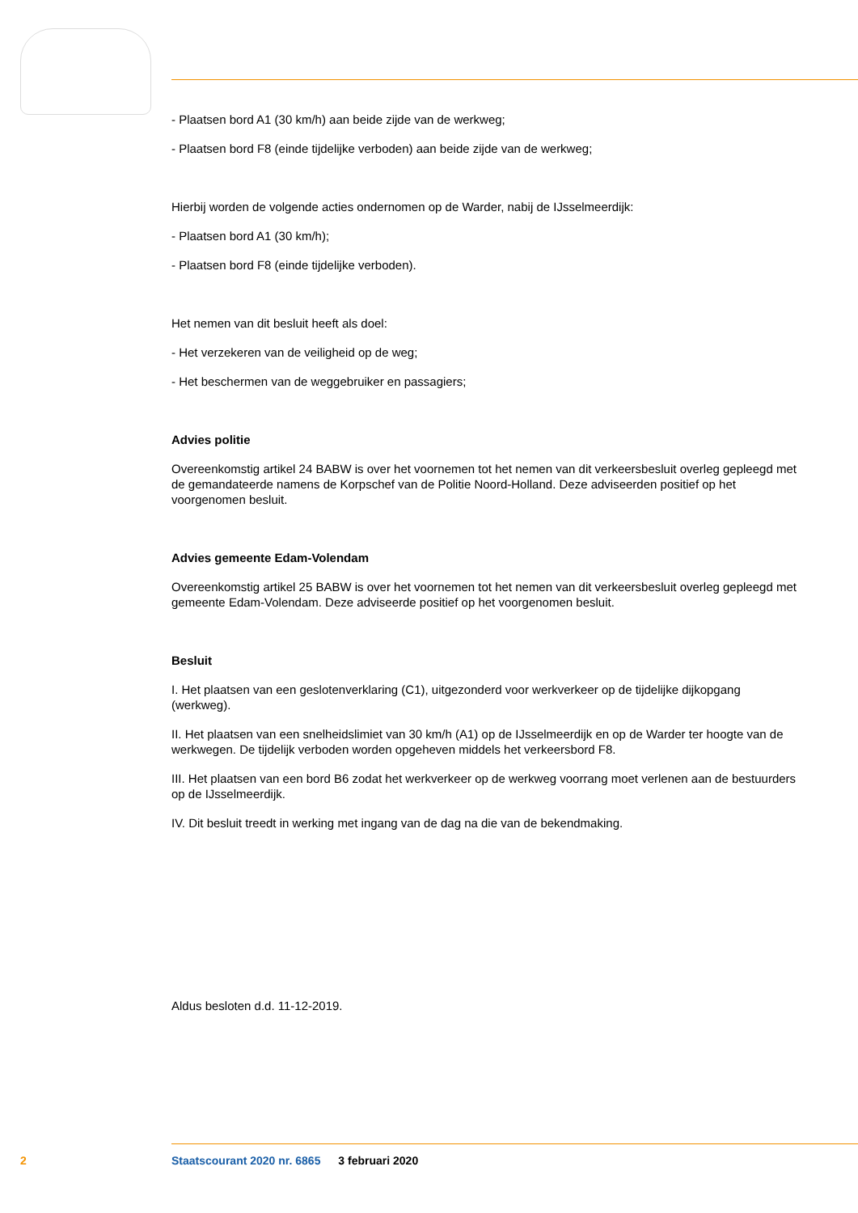- Plaatsen bord A1 (30 km/h) aan beide zijde van de werkweg;
- Plaatsen bord F8 (einde tijdelijke verboden) aan beide zijde van de werkweg;
Hierbij worden de volgende acties ondernomen op de Warder, nabij de IJsselmeerdijk:
- Plaatsen bord A1 (30 km/h);
- Plaatsen bord F8 (einde tijdelijke verboden).
Het nemen van dit besluit heeft als doel:
- Het verzekeren van de veiligheid op de weg;
- Het beschermen van de weggebruiker en passagiers;
Advies politie
Overeenkomstig artikel 24 BABW is over het voornemen tot het nemen van dit verkeersbesluit overleg gepleegd met de gemandateerde namens de Korpschef van de Politie Noord-Holland. Deze adviseerden positief op het voorgenomen besluit.
Advies gemeente Edam-Volendam
Overeenkomstig artikel 25 BABW is over het voornemen tot het nemen van dit verkeersbesluit overleg gepleegd met gemeente Edam-Volendam. Deze adviseerde positief op het voorgenomen besluit.
Besluit
I. Het plaatsen van een geslotenverklaring (C1), uitgezonderd voor werkverkeer op de tijdelijke dijkopgang (werkweg).
II. Het plaatsen van een snelheidslimiet van 30 km/h (A1) op de IJsselmeerdijk en op de Warder ter hoogte van de werkwegen. De tijdelijk verboden worden opgeheven middels het verkeersbord F8.
III. Het plaatsen van een bord B6 zodat het werkverkeer op de werkweg voorrang moet verlenen aan de bestuurders op de IJsselmeerdijk.
IV. Dit besluit treedt in werking met ingang van de dag na die van de bekendmaking.
Aldus besloten d.d. 11-12-2019.
2 Staatscourant 2020 nr. 6865 3 februari 2020